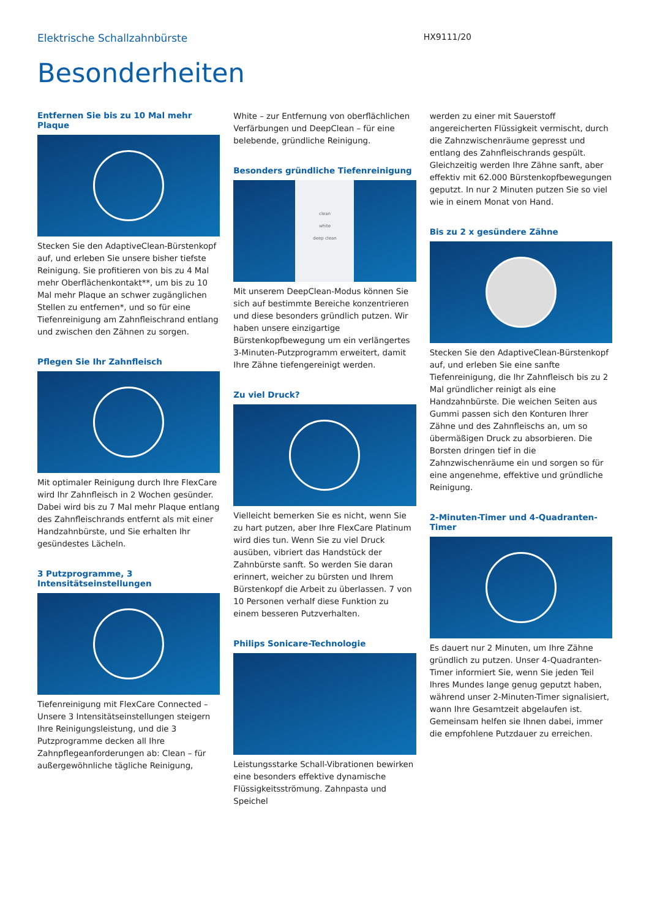Elektrische Schallzahnbürste HX9111/20
Besonderheiten
Entfernen Sie bis zu 10 Mal mehr Plaque
Stecken Sie den AdaptiveClean-Bürstenkopf auf, und erleben Sie unsere bisher tiefste Reinigung. Sie profitieren von bis zu 4 Mal mehr Oberflächenkontakt**, um bis zu 10 Mal mehr Plaque an schwer zugänglichen Stellen zu entfernen*, und so für eine Tiefenreinigung am Zahnfleischrand entlang und zwischen den Zähnen zu sorgen.
Pflegen Sie Ihr Zahnfleisch
Mit optimaler Reinigung durch Ihre FlexCare wird Ihr Zahnfleisch in 2 Wochen gesünder. Dabei wird bis zu 7 Mal mehr Plaque entlang des Zahnfleischrands entfernt als mit einer Handzahnbürste, und Sie erhalten Ihr gesündestes Lächeln.
3 Putzprogramme, 3 Intensitätseinstellungen
Tiefenreinigung mit FlexCare Connected – Unsere 3 Intensitätseinstellungen steigern Ihre Reinigungsleistung, und die 3 Putzprogramme decken all Ihre Zahnpflegeanforderungen ab: Clean – für außergewöhnliche tägliche Reinigung,
White – zur Entfernung von oberflächlichen Verfärbungen und DeepClean – für eine belebende, gründliche Reinigung.
Besonders gründliche Tiefenreinigung
clean
white
deep clean
Mit unserem DeepClean-Modus können Sie sich auf bestimmte Bereiche konzentrieren und diese besonders gründlich putzen. Wir haben unsere einzigartige Bürstenkopfbewegung um ein verlängertes 3-Minuten-Putzprogramm erweitert, damit Ihre Zähne tiefengereinigt werden.
Zu viel Druck?
Vielleicht bemerken Sie es nicht, wenn Sie zu hart putzen, aber Ihre FlexCare Platinum wird dies tun. Wenn Sie zu viel Druck ausüben, vibriert das Handstück der Zahnbürste sanft. So werden Sie daran erinnert, weicher zu bürsten und Ihrem Bürstenkopf die Arbeit zu überlassen. 7 von 10 Personen verhalf diese Funktion zu einem besseren Putzverhalten.
Philips Sonicare-Technologie
Leistungsstarke Schall-Vibrationen bewirken eine besonders effektive dynamische Flüssigkeitsströmung. Zahnpasta und Speichel
werden zu einer mit Sauerstoff angereicherten Flüssigkeit vermischt, durch die Zahnzwischenräume gepresst und entlang des Zahnfleischrands gespült. Gleichzeitig werden Ihre Zähne sanft, aber effektiv mit 62.000 Bürstenkopfbewegungen geputzt. In nur 2 Minuten putzen Sie so viel wie in einem Monat von Hand.
Bis zu 2 x gesündere Zähne
Stecken Sie den AdaptiveClean-Bürstenkopf auf, und erleben Sie eine sanfte Tiefenreinigung, die Ihr Zahnfleisch bis zu 2 Mal gründlicher reinigt als eine Handzahnbürste. Die weichen Seiten aus Gummi passen sich den Konturen Ihrer Zähne und des Zahnfleischs an, um so übermäßigen Druck zu absorbieren. Die Borsten dringen tief in die Zahnzwischenräume ein und sorgen so für eine angenehme, effektive und gründliche Reinigung.
2-Minuten-Timer und 4-Quadranten-Timer
Es dauert nur 2 Minuten, um Ihre Zähne gründlich zu putzen. Unser 4-Quadranten-Timer informiert Sie, wenn Sie jeden Teil Ihres Mundes lange genug geputzt haben, während unser 2-Minuten-Timer signalisiert, wann Ihre Gesamtzeit abgelaufen ist. Gemeinsam helfen sie Ihnen dabei, immer die empfohlene Putzdauer zu erreichen.